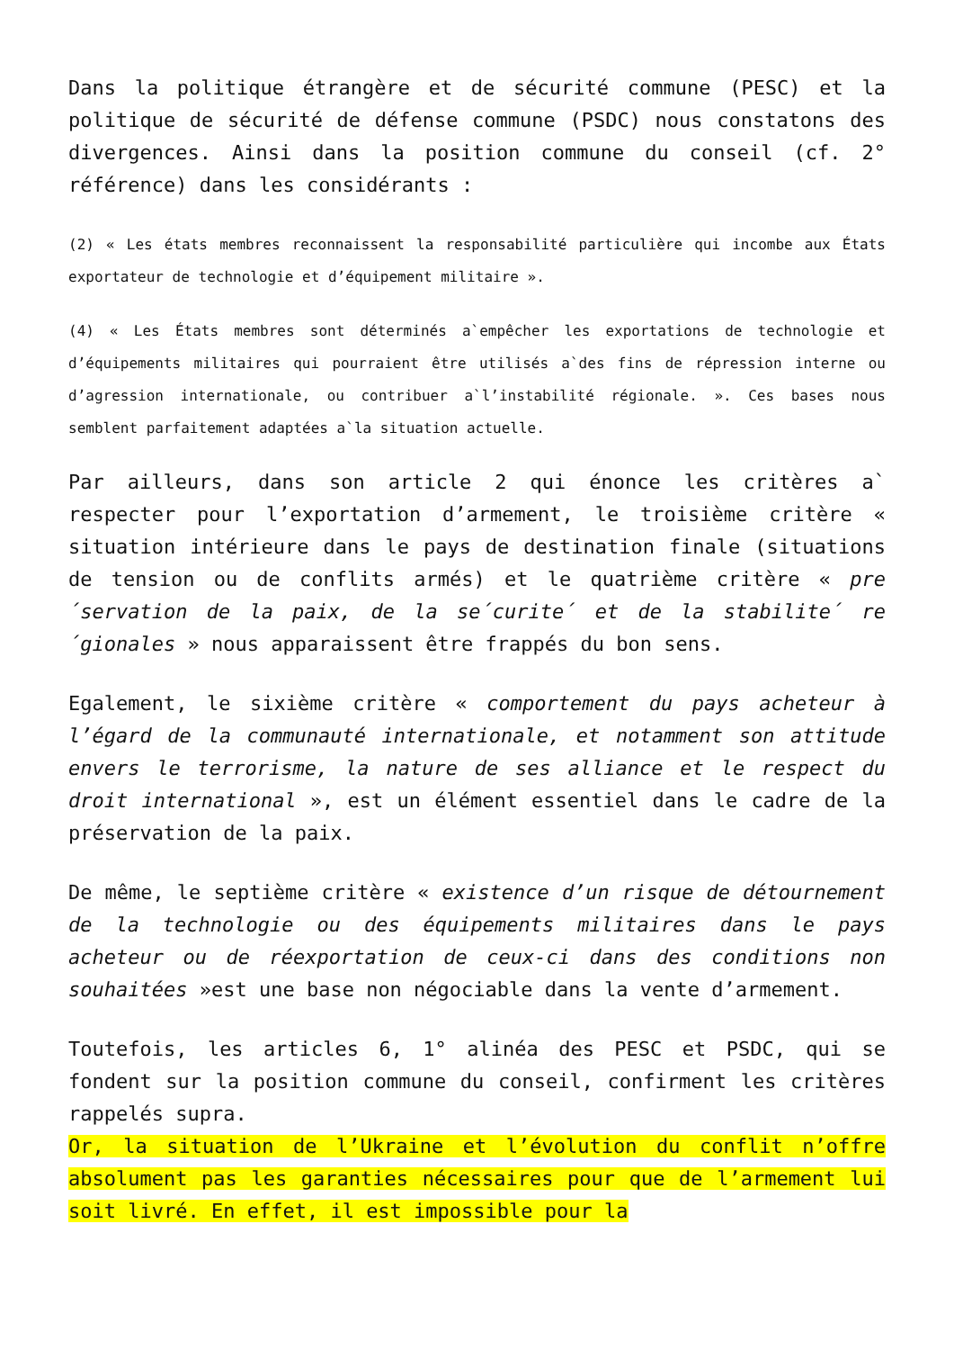Dans la politique étrangère et de sécurité commune (PESC) et la politique de sécurité de défense commune (PSDC) nous constatons des divergences. Ainsi dans la position commune du conseil (cf. 2° référence) dans les considérants :
(2) « Les états membres reconnaissent la responsabilité particulière qui incombe aux États exportateur de technologie et d’équipement militaire ».
(4) « Les États membres sont déterminés a`empêcher les exportations de technologie et d’équipements militaires qui pourraient être utilisés a`des fins de répression interne ou d’agression internationale, ou contribuer a`l’instabilité régionale. ». Ces bases nous semblent parfaitement adaptées a`la situation actuelle.
Par ailleurs, dans son article 2 qui énonce les critères a` respecter pour l’exportation d’armement, le troisième critère « situation intérieure dans le pays de destination finale (situations de tension ou de conflits armés) et le quatrième critère « pre´servation de la paix, de la se´curite´ et de la stabilite´ re´gionales » nous apparaissent être frappés du bon sens.
Egalement, le sixième critère « comportement du pays acheteur à l’égard de la communauté internationale, et notamment son attitude envers le terrorisme, la nature de ses alliance et le respect du droit international », est un élément essentiel dans le cadre de la préservation de la paix.
De même, le septième critère « existence d’un risque de détournement de la technologie ou des équipements militaires dans le pays acheteur ou de réexportation de ceux-ci dans des conditions non souhaitées »est une base non négociable dans la vente d’armement.
Toutefois, les articles 6, 1° alinéa des PESC et PSDC, qui se fondent sur la position commune du conseil, confirment les critères rappelés supra.
Or, la situation de l’Ukraine et l’évolution du conflit n’offre absolument pas les garanties nécessaires pour que de l’armement lui soit livré. En effet, il est impossible pour la